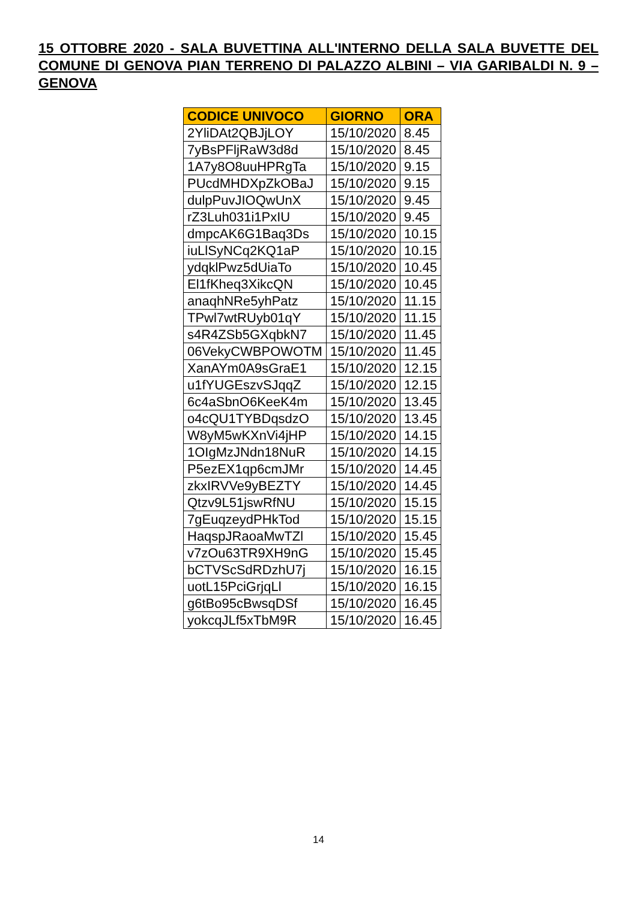15 OTTOBRE 2020 - SALA BUVETTINA ALL'INTERNO DELLA SALA BUVETTE DEL COMUNE DI GENOVA PIAN TERRENO DI PALAZZO ALBINI – VIA GARIBALDI N. 9 – GENOVA
| CODICE UNIVOCO | GIORNO | ORA |
| --- | --- | --- |
| 2YliDAt2QBJjLOY | 15/10/2020 | 8.45 |
| 7yBsPFljRaW3d8d | 15/10/2020 | 8.45 |
| 1A7y8O8uuHPRgTa | 15/10/2020 | 9.15 |
| PUcdMHDXpZkOBaJ | 15/10/2020 | 9.15 |
| dulpPuvJIOQwUnX | 15/10/2020 | 9.45 |
| rZ3Luh031i1PxIU | 15/10/2020 | 9.45 |
| dmpcAK6G1Baq3Ds | 15/10/2020 | 10.15 |
| iuLlSyNCq2KQ1aP | 15/10/2020 | 10.15 |
| ydqklPwz5dUiaTo | 15/10/2020 | 10.45 |
| El1fKheq3XikcQN | 15/10/2020 | 10.45 |
| anaqhNRe5yhPatz | 15/10/2020 | 11.15 |
| TPwl7wtRUyb01qY | 15/10/2020 | 11.15 |
| s4R4ZSb5GXqbkN7 | 15/10/2020 | 11.45 |
| 06VekyCWBPOWOTM | 15/10/2020 | 11.45 |
| XanAYm0A9sGraE1 | 15/10/2020 | 12.15 |
| u1fYUGEszvSJqqZ | 15/10/2020 | 12.15 |
| 6c4aSbnO6KeeK4m | 15/10/2020 | 13.45 |
| o4cQU1TYBDqsdzO | 15/10/2020 | 13.45 |
| W8yM5wKXnVi4jHP | 15/10/2020 | 14.15 |
| 1OIgMzJNdn18NuR | 15/10/2020 | 14.15 |
| P5ezEX1qp6cmJMr | 15/10/2020 | 14.45 |
| zkxIRVVe9yBEZTY | 15/10/2020 | 14.45 |
| Qtzv9L51jswRfNU | 15/10/2020 | 15.15 |
| 7gEuqzeydPHkTod | 15/10/2020 | 15.15 |
| HaqspJRaoaMwTZl | 15/10/2020 | 15.45 |
| v7zOu63TR9XH9nG | 15/10/2020 | 15.45 |
| bCTVScSdRDzhU7j | 15/10/2020 | 16.15 |
| uotL15PciGrjqLl | 15/10/2020 | 16.15 |
| g6tBo95cBwsqDSf | 15/10/2020 | 16.45 |
| yokcqJLf5xTbM9R | 15/10/2020 | 16.45 |
14